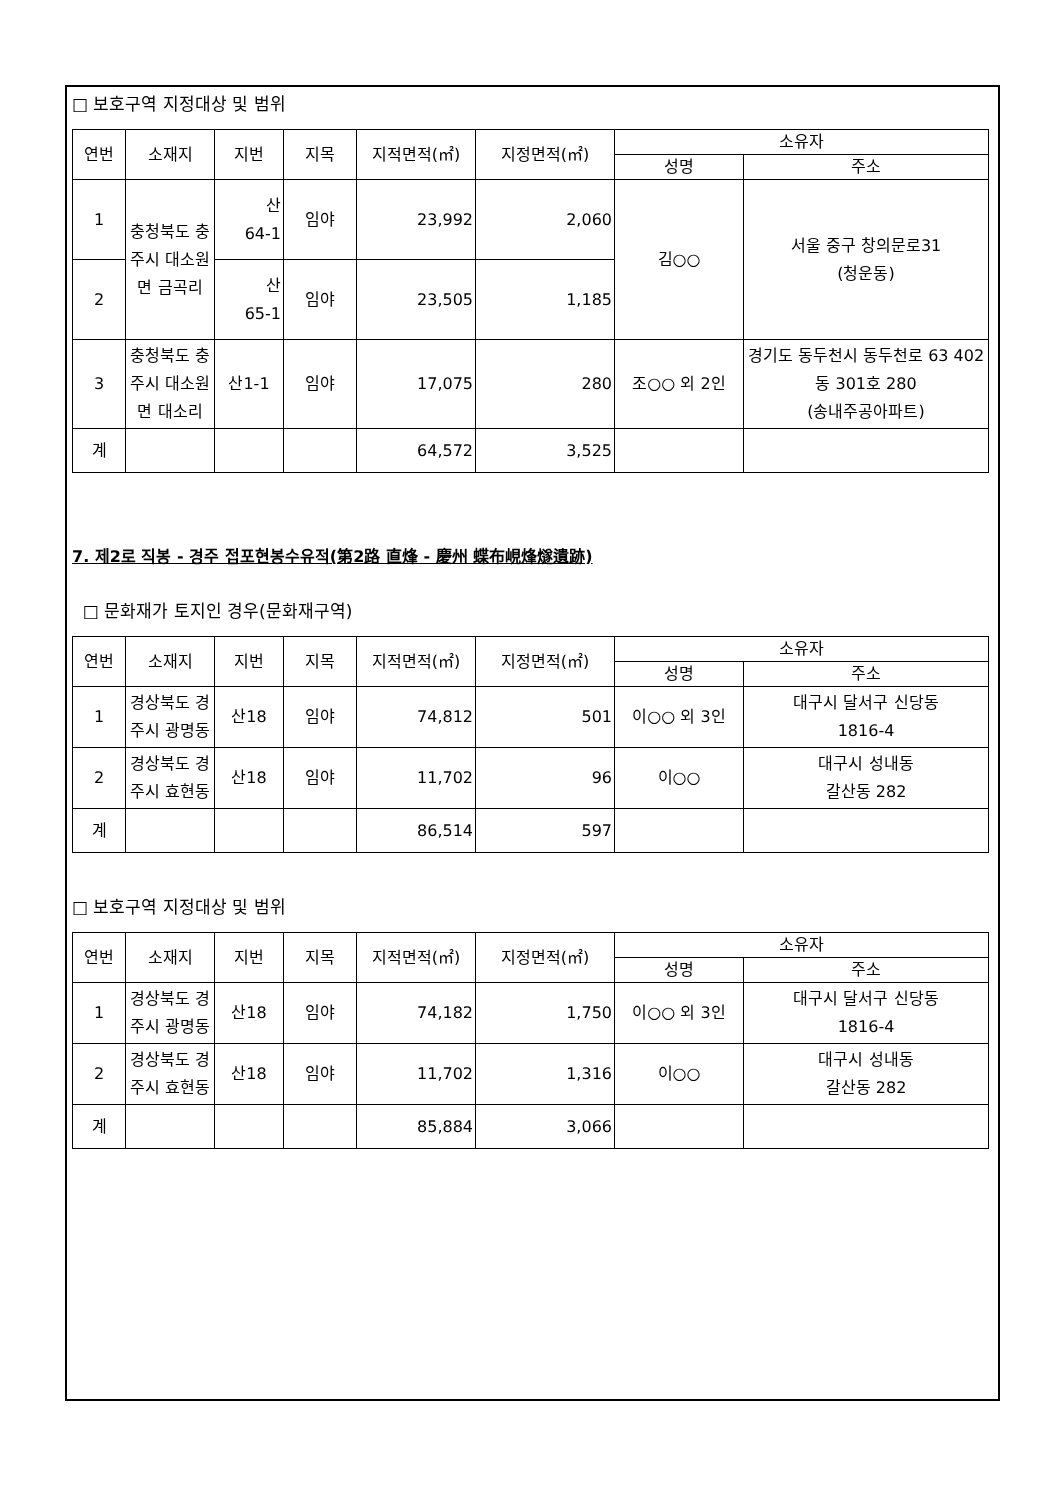□ 보호구역 지정대상 및 범위
| 연번 | 소재지 | 지번 | 지목 | 지적면적(㎡) | 지정면적(㎡) | 소유자 | |
| --- | --- | --- | --- | --- | --- | --- | --- |
| | | | | | | 성명 | 주소 |
| 1 | 충청북도 충주시 대소원면 금곡리 | 산 64-1 | 임야 | 23,992 | 2,060 | 김○○ | 서울 중구 창의문로31 (청운동) |
| 2 | | 산 65-1 | 임야 | 23,505 | 1,185 | | |
| 3 | 충청북도 충주시 대소원면 대소리 | 산1-1 | 임야 | 17,075 | 280 | 조○○ 외 2인 | 경기도 동두천시 동두천로 63 402동 301호 280 (송내주공아파트) |
| 계 | | | | 64,572 | 3,525 | | |
7. 제2로 직봉 - 경주 접포현봉수유적(第2路 直烽 - 慶州 蝶布峴烽燧遺跡)
□ 문화재가 토지인 경우(문화재구역)
| 연번 | 소재지 | 지번 | 지목 | 지적면적(㎡) | 지정면적(㎡) | 소유자 | |
| --- | --- | --- | --- | --- | --- | --- | --- |
| | | | | | | 성명 | 주소 |
| 1 | 경상북도 경주시 광명동 | 산18 | 임야 | 74,812 | 501 | 이○○ 외 3인 | 대구시 달서구 신당동 1816-4 |
| 2 | 경상북도 경주시 효현동 | 산18 | 임야 | 11,702 | 96 | 이○○ | 대구시 성내동 갈산동 282 |
| 계 | | | | 86,514 | 597 | | |
□ 보호구역 지정대상 및 범위
| 연번 | 소재지 | 지번 | 지목 | 지적면적(㎡) | 지정면적(㎡) | 소유자 | |
| --- | --- | --- | --- | --- | --- | --- | --- |
| | | | | | | 성명 | 주소 |
| 1 | 경상북도 경주시 광명동 | 산18 | 임야 | 74,182 | 1,750 | 이○○ 외 3인 | 대구시 달서구 신당동 1816-4 |
| 2 | 경상북도 경주시 효현동 | 산18 | 임야 | 11,702 | 1,316 | 이○○ | 대구시 성내동 갈산동 282 |
| 계 | | | | 85,884 | 3,066 | | |